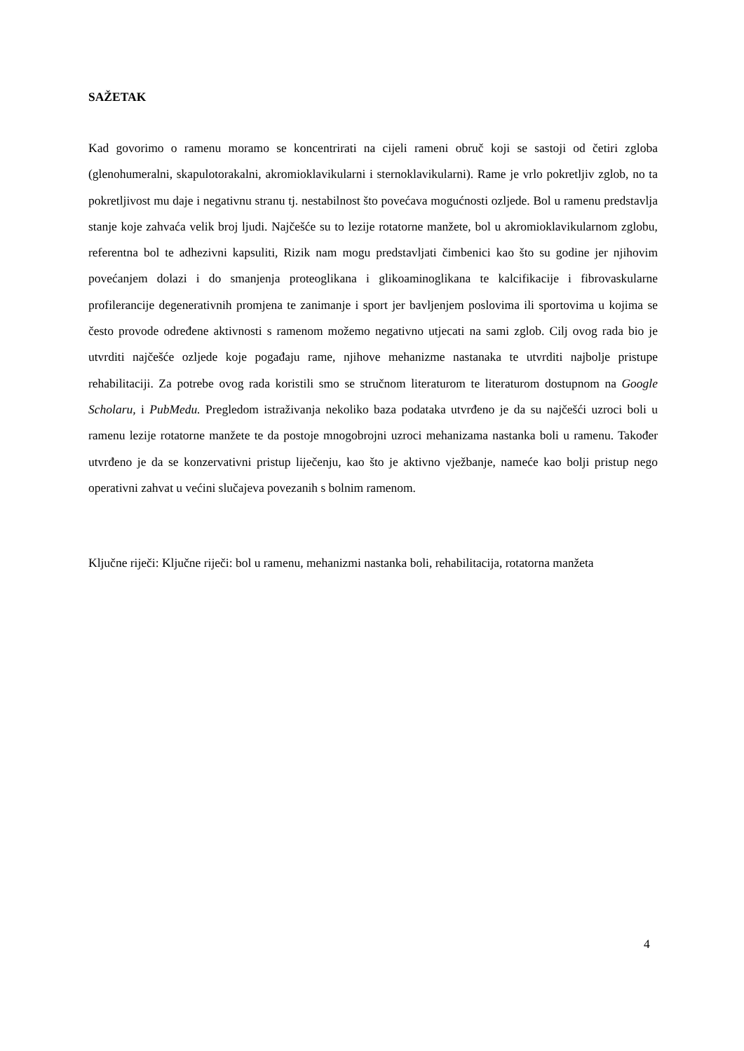SAŽETAK
Kad govorimo o ramenu moramo se koncentrirati na cijeli rameni obruč koji se sastoji od četiri zgloba (glenohumeralni, skapulotorakalni, akromioklavikularni i sternoklavikularni). Rame je vrlo pokretljiv zglob, no ta pokretljivost mu daje i negativnu stranu tj. nestabilnost što povećava mogućnosti ozljede. Bol u ramenu predstavlja stanje koje zahvaća velik broj ljudi. Najčešće su to lezije rotatorne manžete, bol u akromioklavikularnom zglobu, referentna bol te adhezivni kapsuliti, Rizik nam mogu predstavljati čimbenici kao što su godine jer njihovim povećanjem dolazi i do smanjenja proteoglikana i glikoaminoglikana te kalcifikacije i fibrovaskularne profilerancije degenerativnih promjena te zanimanje i sport jer bavljenjem poslovima ili sportovima u kojima se često provode određene aktivnosti s ramenom možemo negativno utjecati na sami zglob. Cilj ovog rada bio je utvrditi najčešće ozljede koje pogađaju rame, njihove mehanizme nastanaka te utvrditi najbolje pristupe rehabilitaciji. Za potrebe ovog rada koristili smo se stručnom literaturom te literaturom dostupnom na Google Scholaru, i PubMedu. Pregledom istraživanja nekoliko baza podataka utvrđeno je da su najčešći uzroci boli u ramenu lezije rotatorne manžete te da postoje mnogobrojni uzroci mehanizama nastanka boli u ramenu. Također utvrđeno je da se konzervativni pristup liječenju, kao što je aktivno vježbanje, nameće kao bolji pristup nego operativni zahvat u većini slučajeva povezanih s bolnim ramenom.
Ključne riječi: Ključne riječi: bol u ramenu, mehanizmi nastanka boli, rehabilitacija, rotatorna manžeta
4